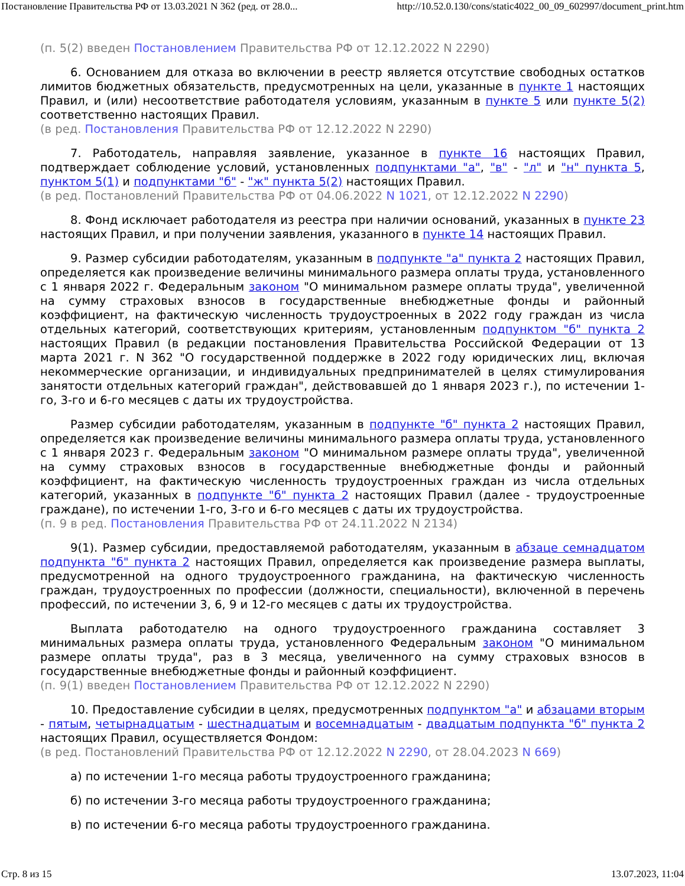Постановление Правительства РФ от 13.03.2021 N 362 (ред. от 28.0... http://10.52.0.130/cons/static4022_00_09_602997/document_print.htm
(п. 5(2) введен Постановлением Правительства РФ от 12.12.2022 N 2290)
6. Основанием для отказа во включении в реестр является отсутствие свободных остатков лимитов бюджетных обязательств, предусмотренных на цели, указанные в пункте 1 настоящих Правил, и (или) несоответствие работодателя условиям, указанным в пункте 5 или пункте 5(2) соответственно настоящих Правил.
(в ред. Постановления Правительства РФ от 12.12.2022 N 2290)
7. Работодатель, направляя заявление, указанное в пункте 16 настоящих Правил, подтверждает соблюдение условий, установленных подпунктами "а", "в" - "л" и "н" пункта 5, пунктом 5(1) и подпунктами "б" - "ж" пункта 5(2) настоящих Правил.
(в ред. Постановлений Правительства РФ от 04.06.2022 N 1021, от 12.12.2022 N 2290)
8. Фонд исключает работодателя из реестра при наличии оснований, указанных в пункте 23 настоящих Правил, и при получении заявления, указанного в пункте 14 настоящих Правил.
9. Размер субсидии работодателям, указанным в подпункте "а" пункта 2 настоящих Правил, определяется как произведение величины минимального размера оплаты труда, установленного с 1 января 2022 г. Федеральным законом "О минимальном размере оплаты труда", увеличенной на сумму страховых взносов в государственные внебюджетные фонды и районный коэффициент, на фактическую численность трудоустроенных в 2022 году граждан из числа отдельных категорий, соответствующих критериям, установленным подпунктом "б" пункта 2 настоящих Правил (в редакции постановления Правительства Российской Федерации от 13 марта 2021 г. N 362 "О государственной поддержке в 2022 году юридических лиц, включая некоммерческие организации, и индивидуальных предпринимателей в целях стимулирования занятости отдельных категорий граждан", действовавшей до 1 января 2023 г.), по истечении 1-го, 3-го и 6-го месяцев с даты их трудоустройства.
Размер субсидии работодателям, указанным в подпункте "б" пункта 2 настоящих Правил, определяется как произведение величины минимального размера оплаты труда, установленного с 1 января 2023 г. Федеральным законом "О минимальном размере оплаты труда", увеличенной на сумму страховых взносов в государственные внебюджетные фонды и районный коэффициент, на фактическую численность трудоустроенных граждан из числа отдельных категорий, указанных в подпункте "б" пункта 2 настоящих Правил (далее - трудоустроенные граждане), по истечении 1-го, 3-го и 6-го месяцев с даты их трудоустройства.
(п. 9 в ред. Постановления Правительства РФ от 24.11.2022 N 2134)
9(1). Размер субсидии, предоставляемой работодателям, указанным в абзаце семнадцатом подпункта "б" пункта 2 настоящих Правил, определяется как произведение размера выплаты, предусмотренной на одного трудоустроенного гражданина, на фактическую численность граждан, трудоустроенных по профессии (должности, специальности), включенной в перечень профессий, по истечении 3, 6, 9 и 12-го месяцев с даты их трудоустройства.
Выплата работодателю на одного трудоустроенного гражданина составляет 3 минимальных размера оплаты труда, установленного Федеральным законом "О минимальном размере оплаты труда", раз в 3 месяца, увеличенного на сумму страховых взносов в государственные внебюджетные фонды и районный коэффициент.
(п. 9(1) введен Постановлением Правительства РФ от 12.12.2022 N 2290)
10. Предоставление субсидии в целях, предусмотренных подпунктом "а" и абзацами вторым - пятым, четырнадцатым - шестнадцатым и восемнадцатым - двадцатым подпункта "б" пункта 2 настоящих Правил, осуществляется Фондом:
(в ред. Постановлений Правительства РФ от 12.12.2022 N 2290, от 28.04.2023 N 669)
а) по истечении 1-го месяца работы трудоустроенного гражданина;
б) по истечении 3-го месяца работы трудоустроенного гражданина;
в) по истечении 6-го месяца работы трудоустроенного гражданина.
Стр. 8 из 15 13.07.2023, 11:04